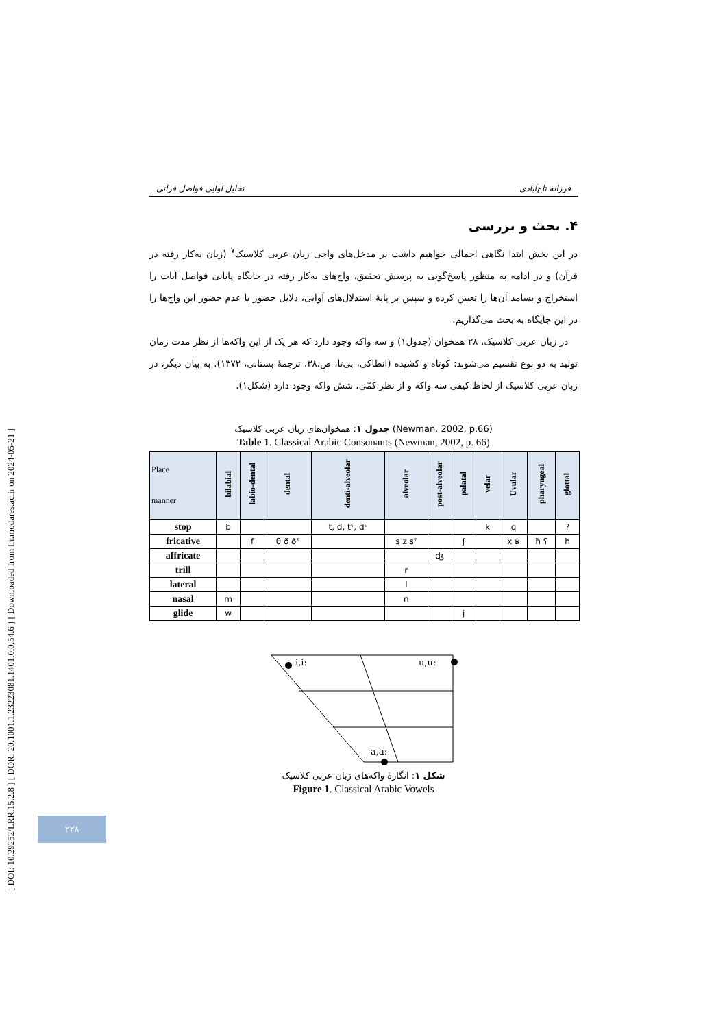[ DOI: 10.29252/LRR.15.2.8 ] [ DOR: 20.1001.1.23223081.1401.0.0.54.6 ] [ Downloaded from lrr.modares.ac.ir on 2024-05-21 ]
تحلیل آوایی فواصل قرآنی فرزانه تاج‌آبادی
۴. بحث و بررسی
در این بخش ابتدا نگاهی اجمالی خواهیم داشت بر مدخل‌های واجی زبان عربی کلاسیک<sup>۷</sup> (زبان به‌کار رفته در قرآن) و در ادامه به منظور پاسخ‌گویی به پرسش تحقیق، واج‌های به‌کار رفته در جایگاه پایانی فواصل آیات را استخراج و بسامد آن‌ها را تعیین کرده و سپس بر پایهٔ استدلال‌های آوایی، دلایل حضور یا عدم حضور این واج‌ها را در این جایگاه به بحث می‌گذاریم.
در زبان عربی کلاسیک، ۲۸ همخوان (جدول۱) و سه واکه وجود دارد که هر یک از این واکه‌ها از نظر مدت زمان تولید به دو نوع تقسیم می‌شوند: کوتاه و کشیده (انطاکی، بی‌تا، ص.۳۸، ترجمهٔ بستانی، ۱۳۷۲). به بیان دیگر، در زبان عربی کلاسیک از لحاظ کیفی سه واکه و از نظر کمّی، شش واکه وجود دارد (شکل۱).
جدول ۱: همخوان‌های زبان عربی کلاسیک (Newman, 2002, p.66)
Table 1. Classical Arabic Consonants (Newman, 2002, p. 66)
| Place manner | bilabial | labio-dental | dental | denti-alveolar | alveolar | post-alveolar | palatal | velar | Uvular | pharyngeal | glottal |
| --- | --- | --- | --- | --- | --- | --- | --- | --- | --- | --- | --- |
| stop | b | | | t, d, tˁ, dˁ | | | | k | q | | ʔ |
| fricative | | f | θ ð ðˁ | | s z sˁ | | ʃ | | x ʁ | ħ ʕ | h |
| affricate | | | | | | ʤ | | | | | |
| trill | | | | | r | | | | | | |
| lateral | | | | | l | | | | | | |
| nasal | m | | | | n | | | | | | |
| glide | w | | | | | | j | | | | |
i,i:
u,u:
a,a:
شکل ۱: انگارهٔ واکه‌های زبان عربی کلاسیک
Figure 1. Classical Arabic Vowels
۲۲۸